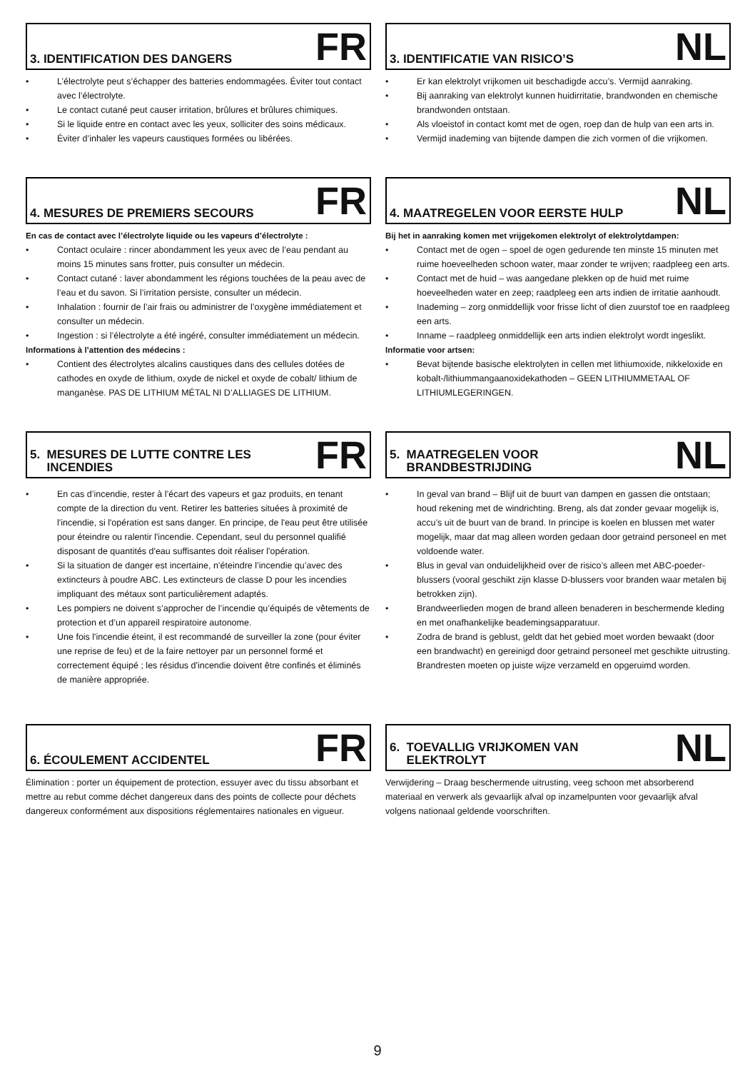3. IDENTIFICATION DES DANGERS
FR
• L’électrolyte peut s’échapper des batteries endommagées. Éviter tout contact avec l’électrolyte.
• Le contact cutané peut causer irritation, brûlures et brûlures chimiques.
• Si le liquide entre en contact avec les yeux, solliciter des soins médicaux.
• Éviter d’inhaler les vapeurs caustiques formées ou libérées.
3. IDENTIFICATIE VAN RISICO’S
NL
• Er kan elektrolyt vrijkomen uit beschadigde accu’s. Vermijd aanraking.
• Bij aanraking van elektrolyt kunnen huidirritatie, brandwonden en chemische brandwonden ontstaan.
• Als vloeistof in contact komt met de ogen, roep dan de hulp van een arts in.
• Vermijd inademing van bijtende dampen die zich vormen of die vrijkomen.
4. MESURES DE PREMIERS SECOURS
FR
En cas de contact avec l’électrolyte liquide ou les vapeurs d’électrolyte :
• Contact oculaire : rincer abondamment les yeux avec de l’eau pendant au moins 15 minutes sans frotter, puis consulter un médecin.
• Contact cutané : laver abondamment les régions touchées de la peau avec de l’eau et du savon. Si l’irritation persiste, consulter un médecin.
• Inhalation : fournir de l’air frais ou administrer de l’oxygène immédiatement et consulter un médecin.
• Ingestion : si l’électrolyte a été ingéré, consulter immédiatement un médecin.
Informations à l’attention des médecins :
• Contient des électrolytes alcalins caustiques dans des cellules dotées de cathodes en oxyde de lithium, oxyde de nickel et oxyde de cobalt/ lithium de manganèse. PAS DE LITHIUM MÉTAL NI D’ALLIAGES DE LITHIUM.
4. MAATREGELEN VOOR EERSTE HULP
NL
Bij het in aanraking komen met vrijgekomen elektrolyt of elektrolytdampen:
• Contact met de ogen – spoel de ogen gedurende ten minste 15 minuten met ruime hoeveelheden schoon water, maar zonder te wrijven; raadpleeg een arts.
• Contact met de huid – was aangedane plekken op de huid met ruime hoeveelheden water en zeep; raadpleeg een arts indien de irritatie aanhoudt.
• Inademing – zorg onmiddellijk voor frisse licht of dien zuurstof toe en raadpleeg een arts.
• Inname – raadpleeg onmiddellijk een arts indien elektrolyt wordt ingeslikt.
Informatie voor artsen:
• Bevat bijtende basische elektrolyten in cellen met lithiumoxide, nikkeloxide en kobalt-/lithiummangaanoxidekathoden – GEEN LITHIUMMETAAL OF LITHIUMLEGERINGEN.
5. MESURES DE LUTTE CONTRE LES
INCENDIES
FR
• En cas d’incendie, rester à l’écart des vapeurs et gaz produits, en tenant compte de la direction du vent. Retirer les batteries situées à proximité de l'incendie, si l'opération est sans danger. En principe, de l'eau peut être utilisée pour éteindre ou ralentir l'incendie. Cependant, seul du personnel qualifié disposant de quantités d'eau suffisantes doit réaliser l'opération.
• Si la situation de danger est incertaine, n’éteindre l’incendie qu’avec des extincteurs à poudre ABC. Les extincteurs de classe D pour les incendies impliquant des métaux sont particulièrement adaptés.
• Les pompiers ne doivent s’approcher de l’incendie qu’équipés de vêtements de protection et d’un appareil respiratoire autonome.
• Une fois l'incendie éteint, il est recommandé de surveiller la zone (pour éviter une reprise de feu) et de la faire nettoyer par un personnel formé et correctement équipé ; les résidus d'incendie doivent être confinés et éliminés de manière appropriée.
5. MAATREGELEN VOOR
BRANDBESTRIJDING
NL
• In geval van brand – Blijf uit de buurt van dampen en gassen die ontstaan; houd rekening met de windrichting. Breng, als dat zonder gevaar mogelijk is, accu’s uit de buurt van de brand. In principe is koelen en blussen met water mogelijk, maar dat mag alleen worden gedaan door getraind personeel en met voldoende water.
• Blus in geval van onduidelijkheid over de risico’s alleen met ABC-poeder-blussers (vooral geschikt zijn klasse D-blussers voor branden waar metalen bij betrokken zijn).
• Brandweerlieden mogen de brand alleen benaderen in beschermende kleding en met onafhankelijke beademingsapparatuur.
• Zodra de brand is geblust, geldt dat het gebied moet worden bewaakt (door een brandwacht) en gereinigd door getraind personeel met geschikte uitrusting. Brandresten moeten op juiste wijze verzameld en opgeruimd worden.
6. ÉCOULEMENT ACCIDENTEL
FR
Élimination : porter un équipement de protection, essuyer avec du tissu absorbant et mettre au rebut comme déchet dangereux dans des points de collecte pour déchets dangereux conformément aux dispositions réglementaires nationales en vigueur.
6. TOEVALLIG VRIJKOMEN VAN
ELEKTROLYT
NL
Verwijdering – Draag beschermende uitrusting, veeg schoon met absorberend materiaal en verwerk als gevaarlijk afval op inzamelpunten voor gevaarlijk afval volgens nationaal geldende voorschriften.
9